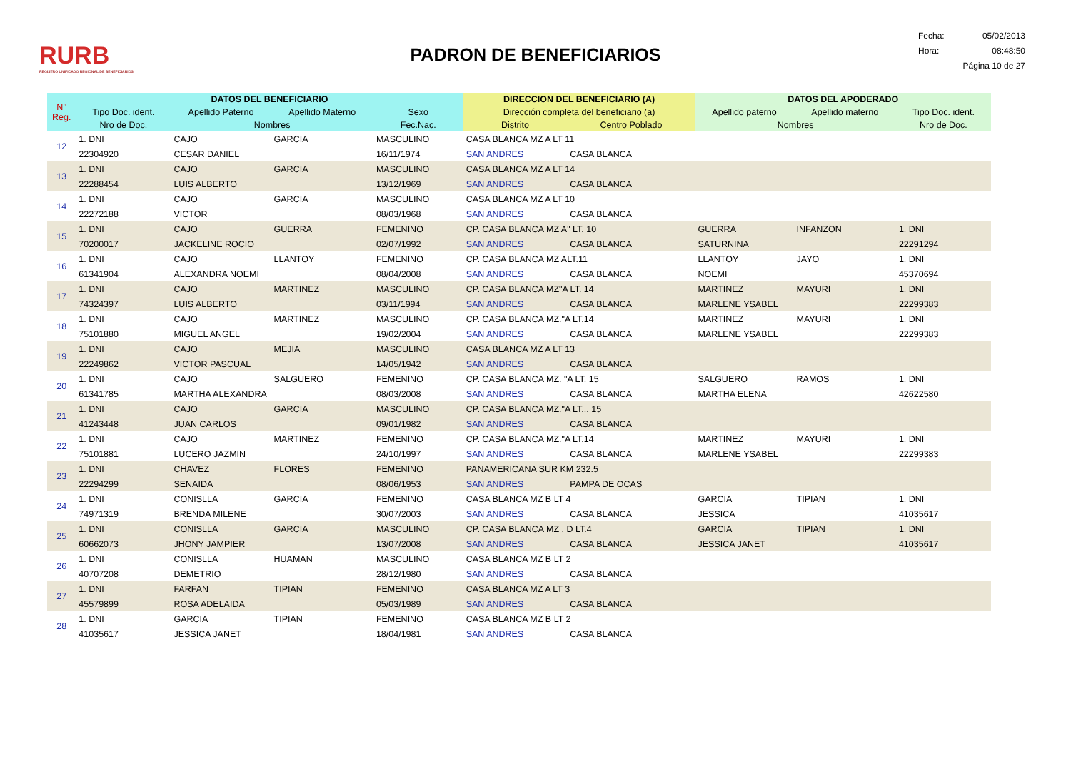RURB
REGISTRO UNIFICADO REGIONAL DE BENEFICIARIOS
PADRON DE BENEFICIARIOS
Fecha: 05/02/2013
Hora: 08:48:50
Página 10 de 27
| N° Reg. | DATOS DEL BENEFICIARIO | | | | DIRECCION DEL BENEFICIARIO (A) | | DATOS DEL APODERADO | | |
| --- | --- | --- | --- | --- | --- | --- | --- | --- | --- |
| | Tipo Doc. ident. | Apellido Paterno | Apellido Materno | Sexo | Dirección completa del beneficiario (a) | | Apellido paterno | Apellido materno | Tipo Doc. ident. |
| | Nro de Doc. | Nombres | | Fec.Nac. | Distrito | Centro Poblado | Nombres | | Nro de Doc. |
| 12 | 1. DNI | CAJO | GARCIA | MASCULINO | CASA BLANCA MZ A LT 11 | | | | |
| | 22304920 | CESAR DANIEL | | 16/11/1974 | SAN ANDRES | CASA BLANCA | | | |
| 13 | 1. DNI | CAJO | GARCIA | MASCULINO | CASA BLANCA MZ A LT 14 | | | | |
| | 22288454 | LUIS ALBERTO | | 13/12/1969 | SAN ANDRES | CASA BLANCA | | | |
| 14 | 1. DNI | CAJO | GARCIA | MASCULINO | CASA BLANCA MZ A LT 10 | | | | |
| | 22272188 | VICTOR | | 08/03/1968 | SAN ANDRES | CASA BLANCA | | | |
| 15 | 1. DNI | CAJO | GUERRA | FEMENINO | CP. CASA BLANCA MZ A" LT. 10 | | GUERRA | INFANZON | 1. DNI |
| | 70200017 | JACKELINE ROCIO | | 02/07/1992 | SAN ANDRES | CASA BLANCA | SATURNINA | | 22291294 |
| 16 | 1. DNI | CAJO | LLANTOY | FEMENINO | CP. CASA BLANCA MZ ALT.11 | | LLANTOY | JAYO | 1. DNI |
| | 61341904 | ALEXANDRA NOEMI | | 08/04/2008 | SAN ANDRES | CASA BLANCA | NOEMI | | 45370694 |
| 17 | 1. DNI | CAJO | MARTINEZ | MASCULINO | CP. CASA BLANCA MZ"A LT. 14 | | MARTINEZ | MAYURI | 1. DNI |
| | 74324397 | LUIS ALBERTO | | 03/11/1994 | SAN ANDRES | CASA BLANCA | MARLENE YSABEL | | 22299383 |
| 18 | 1. DNI | CAJO | MARTINEZ | MASCULINO | CP. CASA BLANCA MZ."A LT.14 | | MARTINEZ | MAYURI | 1. DNI |
| | 75101880 | MIGUEL ANGEL | | 19/02/2004 | SAN ANDRES | CASA BLANCA | MARLENE YSABEL | | 22299383 |
| 19 | 1. DNI | CAJO | MEJIA | MASCULINO | CASA BLANCA MZ A LT 13 | | | | |
| | 22249862 | VICTOR PASCUAL | | 14/05/1942 | SAN ANDRES | CASA BLANCA | | | |
| 20 | 1. DNI | CAJO | SALGUERO | FEMENINO | CP. CASA BLANCA MZ. "A LT. 15 | | SALGUERO | RAMOS | 1. DNI |
| | 61341785 | MARTHA ALEXANDRA | | 08/03/2008 | SAN ANDRES | CASA BLANCA | MARTHA ELENA | | 42622580 |
| 21 | 1. DNI | CAJO | GARCIA | MASCULINO | CP. CASA BLANCA MZ."A LT... 15 | | | | |
| | 41243448 | JUAN CARLOS | | 09/01/1982 | SAN ANDRES | CASA BLANCA | | | |
| 22 | 1. DNI | CAJO | MARTINEZ | FEMENINO | CP. CASA BLANCA MZ."A LT.14 | | MARTINEZ | MAYURI | 1. DNI |
| | 75101881 | LUCERO JAZMIN | | 24/10/1997 | SAN ANDRES | CASA BLANCA | MARLENE YSABEL | | 22299383 |
| 23 | 1. DNI | CHAVEZ | FLORES | FEMENINO | PANAMERICANA SUR KM 232.5 | | | | |
| | 22294299 | SENAIDA | | 08/06/1953 | SAN ANDRES | PAMPA DE OCAS | | | |
| 24 | 1. DNI | CONISLLA | GARCIA | FEMENINO | CASA BLANCA MZ B LT 4 | | GARCIA | TIPIAN | 1. DNI |
| | 74971319 | BRENDA MILENE | | 30/07/2003 | SAN ANDRES | CASA BLANCA | JESSICA | | 41035617 |
| 25 | 1. DNI | CONISLLA | GARCIA | MASCULINO | CP. CASA BLANCA MZ . D LT.4 | | GARCIA | TIPIAN | 1. DNI |
| | 60662073 | JHONY JAMPIER | | 13/07/2008 | SAN ANDRES | CASA BLANCA | JESSICA JANET | | 41035617 |
| 26 | 1. DNI | CONISLLA | HUAMAN | MASCULINO | CASA BLANCA MZ B LT 2 | | | | |
| | 40707208 | DEMETRIO | | 28/12/1980 | SAN ANDRES | CASA BLANCA | | | |
| 27 | 1. DNI | FARFAN | TIPIAN | FEMENINO | CASA BLANCA MZ A LT 3 | | | | |
| | 45579899 | ROSA ADELAIDA | | 05/03/1989 | SAN ANDRES | CASA BLANCA | | | |
| 28 | 1. DNI | GARCIA | TIPIAN | FEMENINO | CASA BLANCA MZ B LT 2 | | | | |
| | 41035617 | JESSICA JANET | | 18/04/1981 | SAN ANDRES | CASA BLANCA | | | |